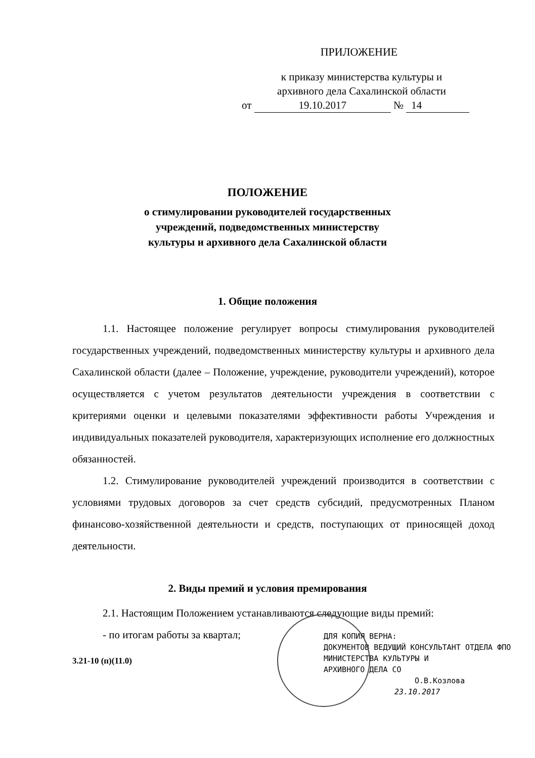ПРИЛОЖЕНИЕ
к приказу министерства культуры и
архивного дела Сахалинской области
от 19.10.2017 № 14
ПОЛОЖЕНИЕ
о стимулировании руководителей государственных
учреждений, подведомственных министерству
культуры и архивного дела Сахалинской области
1. Общие положения
1.1. Настоящее положение регулирует вопросы стимулирования руководителей государственных учреждений, подведомственных министерству культуры и архивного дела Сахалинской области (далее – Положение, учреждение, руководители учреждений), которое осуществляется с учетом результатов деятельности учреждения в соответствии с критериями оценки и целевыми показателями эффективности работы Учреждения и индивидуальных показателей руководителя, характеризующих исполнение его должностных обязанностей.
1.2. Стимулирование руководителей учреждений производится в соответствии с условиями трудовых договоров за счет средств субсидий, предусмотренных Планом финансово-хозяйственной деятельности и средств, поступающих от приносящей доход деятельности.
2. Виды премий и условия премирования
2.1. Настоящим Положением устанавливаются следующие виды премий:
- по итогам работы за квартал;
3.21-10 (п)(11.0)
ДЛЯ КОПИЯ ВЕРНА:
ДОКУМЕНТОВ ВЕДУЩИЙ КОНСУЛЬТАНТ ОТДЕЛА ФПО
МИНИСТЕРСТВА КУЛЬТУРЫ И
АРХИВНОГО ДЕЛА СО
О.В.Козлова
23.10.2017